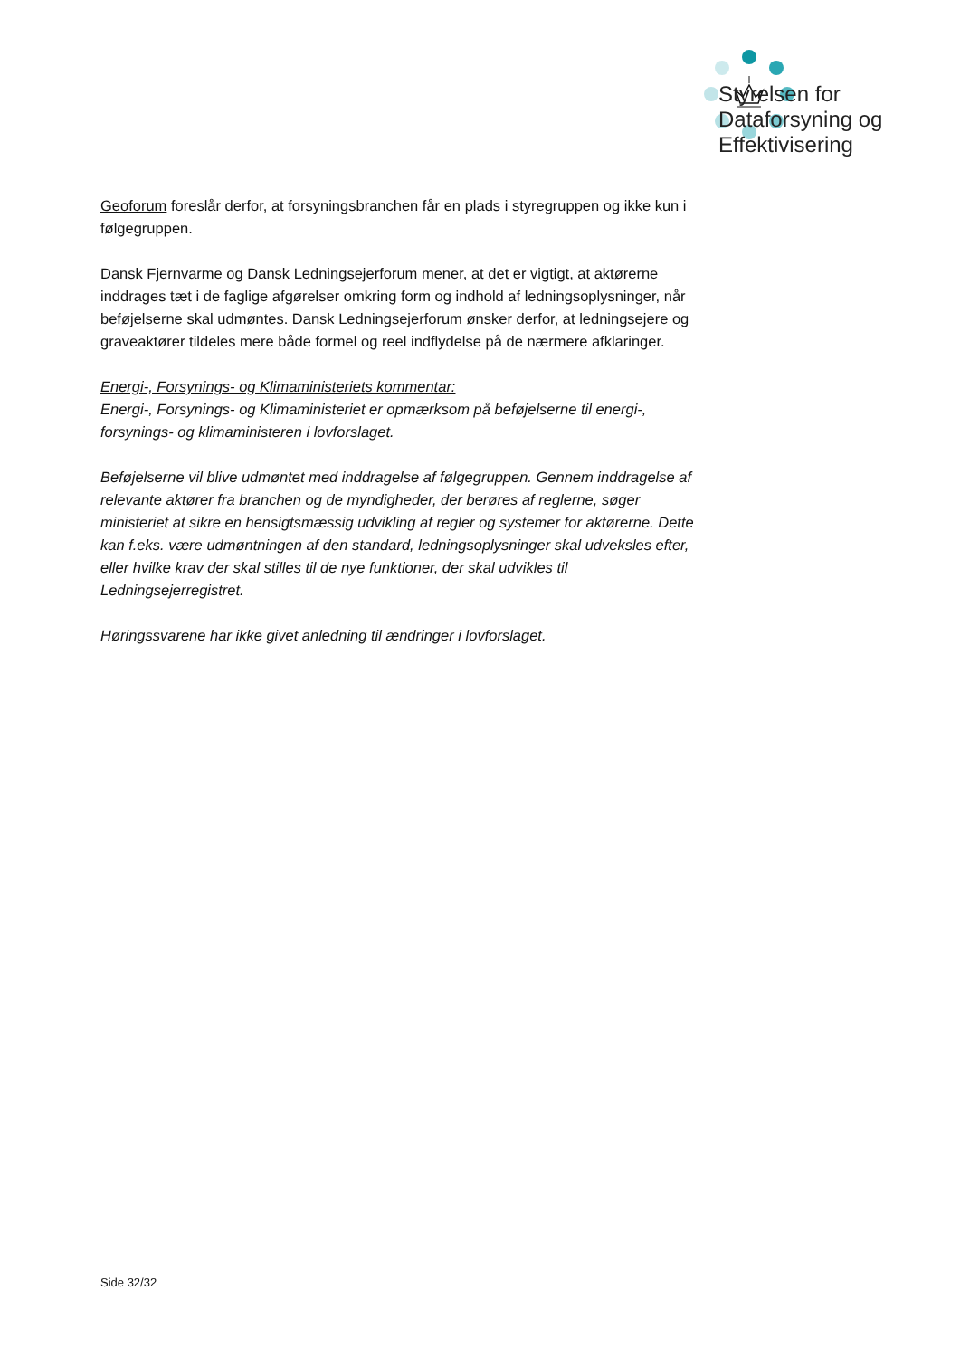Styrelsen for
Dataforsyning og
Effektivisering
Geoforum foreslår derfor, at forsyningsbranchen får en plads i styregruppen og ikke kun i følgegruppen.
Dansk Fjernvarme og Dansk Ledningsejerforum mener, at det er vigtigt, at aktørerne inddrages tæt i de faglige afgørelser omkring form og indhold af ledningsoplysninger, når beføjelserne skal udmøntes. Dansk Ledningsejerforum ønsker derfor, at ledningsejere og graveaktører tildeles mere både formel og reel indflydelse på de nærmere afklaringer.
Energi-, Forsynings- og Klimaministeriets kommentar:
Energi-, Forsynings- og Klimaministeriet er opmærksom på beføjelserne til energi-, forsynings- og klimaministeren i lovforslaget.
Beføjelserne vil blive udmøntet med inddragelse af følgegruppen. Gennem inddragelse af relevante aktører fra branchen og de myndigheder, der berøres af reglerne, søger ministeriet at sikre en hensigtsmæssig udvikling af regler og systemer for aktørerne. Dette kan f.eks. være udmøntningen af den standard, ledningsoplysninger skal udveksles efter, eller hvilke krav der skal stilles til de nye funktioner, der skal udvikles til Ledningsejerregistret.
Høringssvarene har ikke givet anledning til ændringer i lovforslaget.
Side 32/32